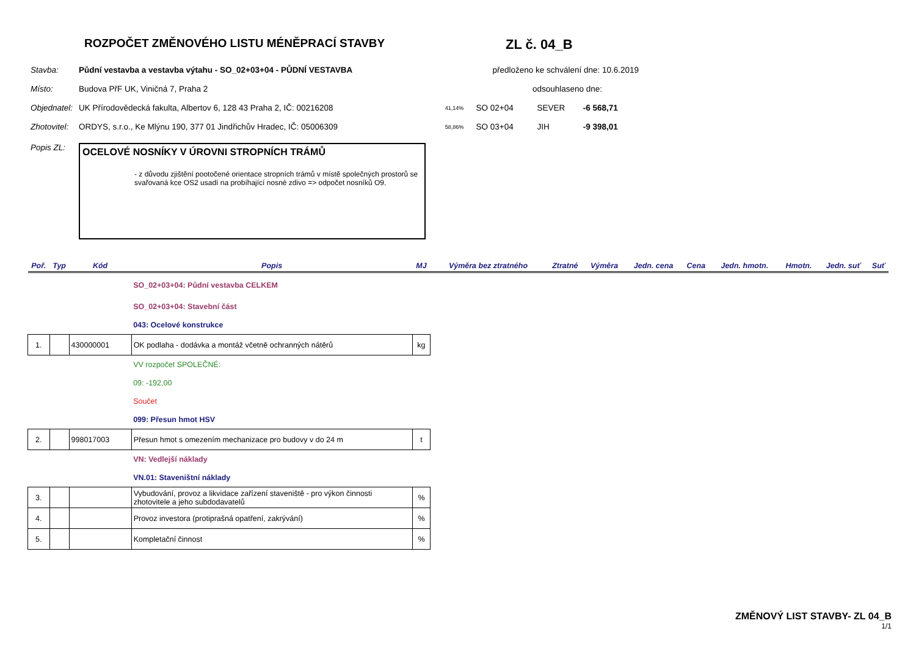ROZPOČET ZMĚNOVÉHO LISTU MÉNĚPRACÍ STAVBY
ZL č. 04_B
| Stavba: | Půdní vestavba a vestavba výtahu - SO_02+03+04 - PŮDNÍ VESTAVBA | předloženo ke schválení dne: 10.6.2019 | | | |
| Místo: | Budova PřF UK, Viničná 7, Praha 2 | odsouhlaseno dne: | | | |
| Objednatel: | UK Přírodovědecká fakulta, Albertov 6, 128 43 Praha 2, IČ: 00216208 | 41,14% | SO 02+04 | SEVER | -6 568,71 |
| Zhotovitel: | ORDYS, s.r.o., Ke Mlýnu 190, 377 01 Jindřichův Hradec, IČ: 05006309 | 58,86% | SO 03+04 | JIH | -9 398,01 |
| Popis ZL: | OCELOVÉ NOSNÍKY V ÚROVNI STROPNÍCH TRÁMŮ - z důvodu zjištění pootočené orientace stropních trámů v místě společných prostorů se svařovaná kce OS2 usadí na probíhající nosné zdivo => odpočet nosníků O9. | | | | |
| Poř. | Typ | Kód | Popis | MJ | Výměra bez ztratného | Ztratné | Výměra | Jedn. cena | Cena | Jedn. hmotn. | Hmotn. | Jedn. suť | Suť |
| --- | --- | --- | --- | --- | --- | --- | --- | --- | --- | --- | --- | --- | --- |
| | | | SO_02+03+04: Půdní vestavba CELKEM | | | | | | | | | | |
| | | | SO_02+03+04: Stavební část | | | | | | | | | | |
| | | | 043: Ocelové konstrukce | | | | | | | | | | |
| 1. | | 430000001 | OK podlaha - dodávka a montáž včetně ochranných nátěrů | kg | | | | | | | | | |
| | | | VV rozpočet SPOLEČNÉ: | | | | | | | | | | |
| | | | 09: -192,00 | | | | | | | | | | |
| | | | Součet | | | | | | | | | | |
| | | | 099: Přesun hmot HSV | | | | | | | | | | |
| 2. | | 998017003 | Přesun hmot s omezením mechanizace pro budovy v do 24 m | t | | | | | | | | | |
| | | | VN: Vedlejší náklady | | | | | | | | | | |
| | | | VN.01: Staveništní náklady | | | | | | | | | | |
| 3. | | | Vybudování, provoz a likvidace zařízení staveniště - pro výkon činnosti zhotovitele a jeho subdodavatelů | % | | | | | | | | | |
| 4. | | | Provoz investora (protiprašná opatření, zakrývání) | % | | | | | | | | | |
| 5. | | | Kompletační činnost | % | | | | | | | | | |
ZMĚNOVÝ LIST STAVBY- ZL 04_B
1/1